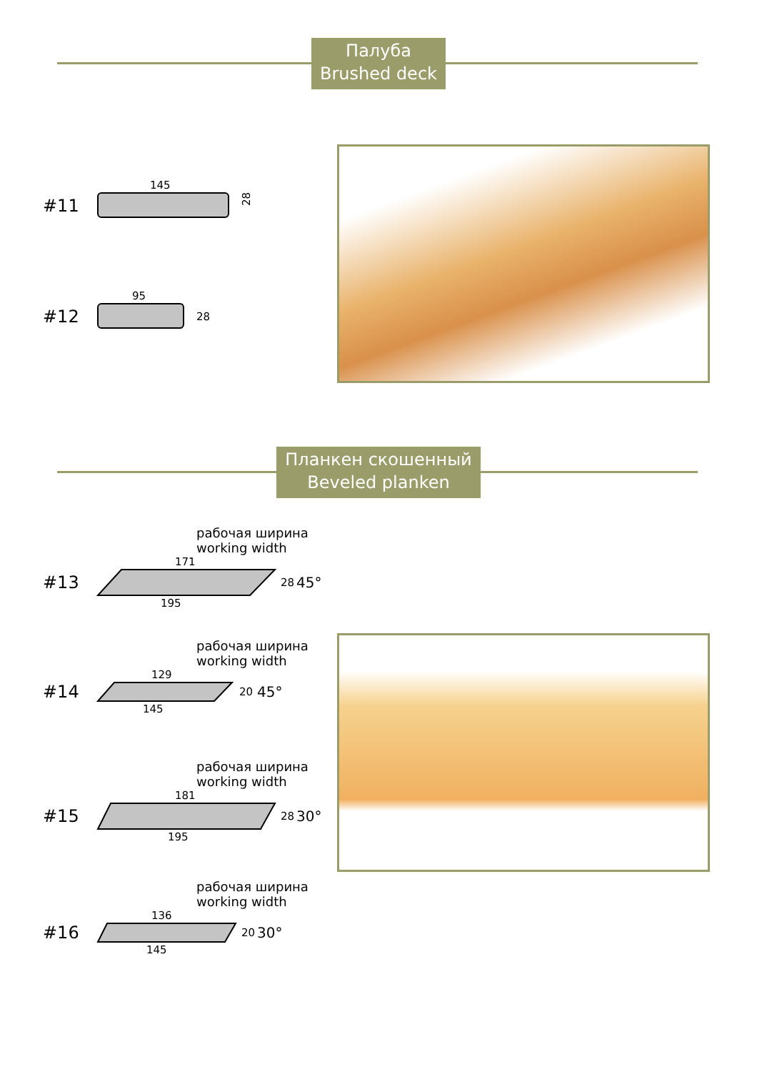Палуба
Brushed deck
145
#11
28
95
#12
28
Планкен скошенный
Beveled planken
рабочая ширина
working width
171
#13
28
45°
195
рабочая ширина
working width
129
#14
20
45°
145
рабочая ширина
working width
181
#15
28
30°
195
рабочая ширина
working width
136
#16
20
30°
145